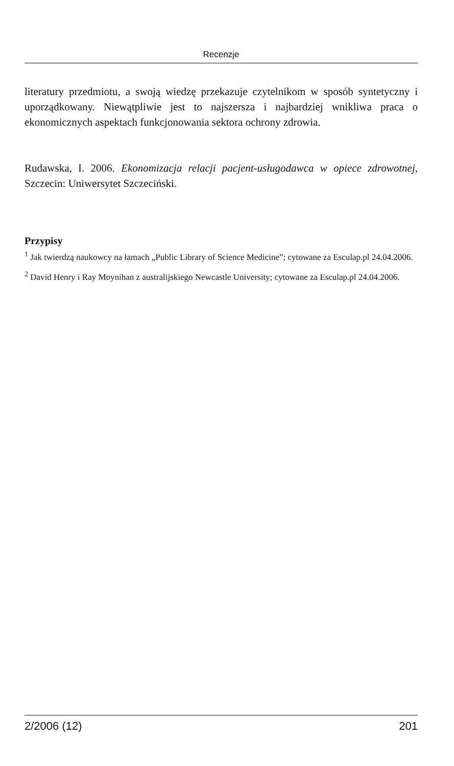Recenzje
literatury przedmiotu, a swoją wiedzę przekazuje czytelnikom w sposób syntetyczny i uporządkowany. Niewątpliwie jest to najszersza i najbardziej wnikliwa praca o ekonomicznych aspektach funkcjonowania sektora ochrony zdrowia.
Rudawska, I. 2006. Ekonomizacja relacji pacjent-usługodawca w opiece zdrowotnej, Szczecin: Uniwersytet Szczeciński.
Przypisy
<sup>1</sup> Jak twierdzą naukowcy na łamach „Public Library of Science Medicine”; cytowane za Esculap.pl 24.04.2006.
<sup>2</sup> David Henry i Ray Moynihan z australijskiego Newcastle University; cytowane za Esculap.pl 24.04.2006.
2/2006 (12) 201